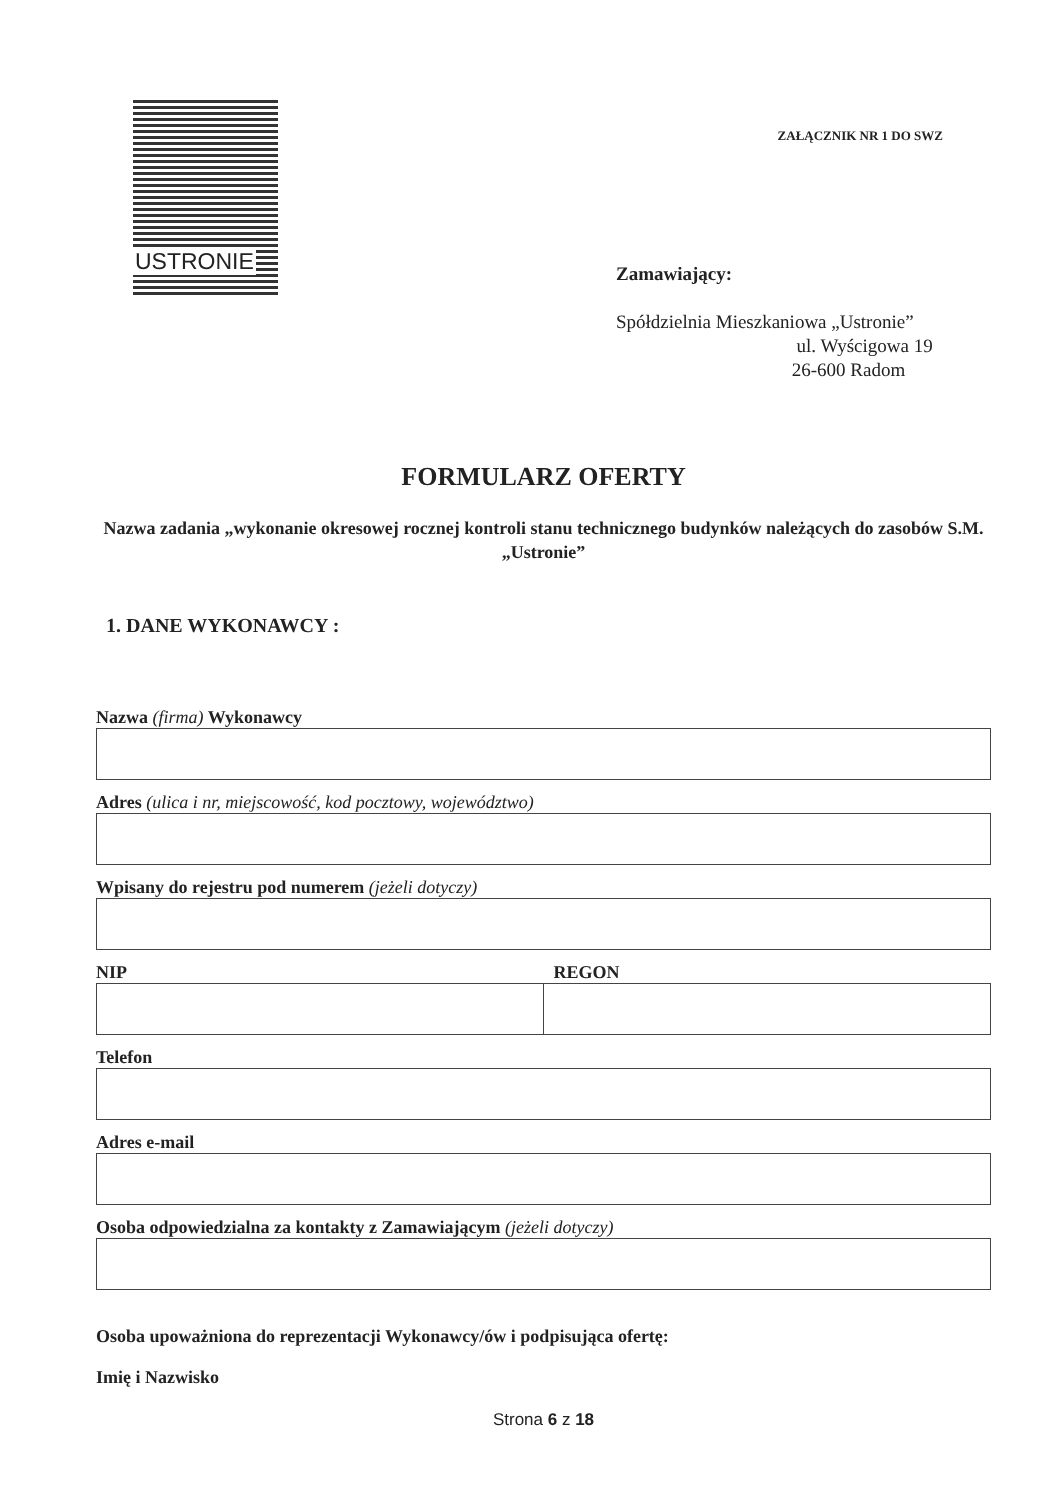USTRONIE
ZAŁĄCZNIK NR 1 DO SWZ
Zamawiający:
Spółdzielnia Mieszkaniowa „Ustronie”
ul. Wyścigowa 19
26-600 Radom
FORMULARZ OFERTY
Nazwa zadania „wykonanie okresowej rocznej kontroli stanu technicznego budynków należących do zasobów S.M. „Ustronie”
1. DANE WYKONAWCY :
Nazwa (firma) Wykonawcy
Adres (ulica i nr, miejscowość, kod pocztowy, województwo)
Wpisany do rejestru pod numerem (jeżeli dotyczy)
NIP REGON
Telefon
Adres e-mail
Osoba odpowiedzialna za kontakty z Zamawiającym (jeżeli dotyczy)
Osoba upoważniona do reprezentacji Wykonawcy/ów i podpisująca ofertę:
Imię i Nazwisko
Strona 6 z 18